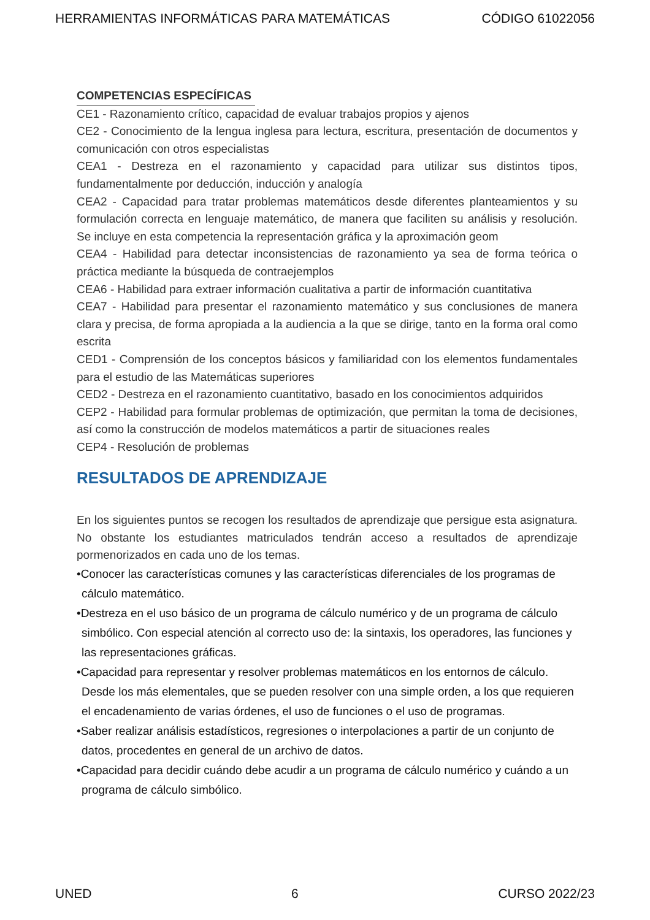HERRAMIENTAS INFORMÁTICAS PARA MATEMÁTICAS CÓDIGO 61022056
COMPETENCIAS ESPECÍFICAS
CE1 - Razonamiento crítico, capacidad de evaluar trabajos propios y ajenos
CE2 - Conocimiento de la lengua inglesa para lectura, escritura, presentación de documentos y comunicación con otros especialistas
CEA1 - Destreza en el razonamiento y capacidad para utilizar sus distintos tipos, fundamentalmente por deducción, inducción y analogía
CEA2 - Capacidad para tratar problemas matemáticos desde diferentes planteamientos y su formulación correcta en lenguaje matemático, de manera que faciliten su análisis y resolución. Se incluye en esta competencia la representación gráfica y la aproximación geom
CEA4 - Habilidad para detectar inconsistencias de razonamiento ya sea de forma teórica o práctica mediante la búsqueda de contraejemplos
CEA6 - Habilidad para extraer información cualitativa a partir de información cuantitativa
CEA7 - Habilidad para presentar el razonamiento matemático y sus conclusiones de manera clara y precisa, de forma apropiada a la audiencia a la que se dirige, tanto en la forma oral como escrita
CED1 - Comprensión de los conceptos básicos y familiaridad con los elementos fundamentales para el estudio de las Matemáticas superiores
CED2 - Destreza en el razonamiento cuantitativo, basado en los conocimientos adquiridos
CEP2 - Habilidad para formular problemas de optimización, que permitan la toma de decisiones, así como la construcción de modelos matemáticos a partir de situaciones reales
CEP4 - Resolución de problemas
RESULTADOS DE APRENDIZAJE
En los siguientes puntos se recogen los resultados de aprendizaje que persigue esta asignatura. No obstante los estudiantes matriculados tendrán acceso a resultados de aprendizaje pormenorizados en cada uno de los temas.
•Conocer las características comunes y las características diferenciales de los programas de cálculo matemático.
•Destreza en el uso básico de un programa de cálculo numérico y de un programa de cálculo simbólico. Con especial atención al correcto uso de: la sintaxis, los operadores, las funciones y las representaciones gráficas.
•Capacidad para representar y resolver problemas matemáticos en los entornos de cálculo. Desde los más elementales, que se pueden resolver con una simple orden, a los que requieren el encadenamiento de varias órdenes, el uso de funciones o el uso de programas.
•Saber realizar análisis estadísticos, regresiones o interpolaciones a partir de un conjunto de datos, procedentes en general de un archivo de datos.
•Capacidad para decidir cuándo debe acudir a un programa de cálculo numérico y cuándo a un programa de cálculo simbólico.
UNED 6 CURSO 2022/23